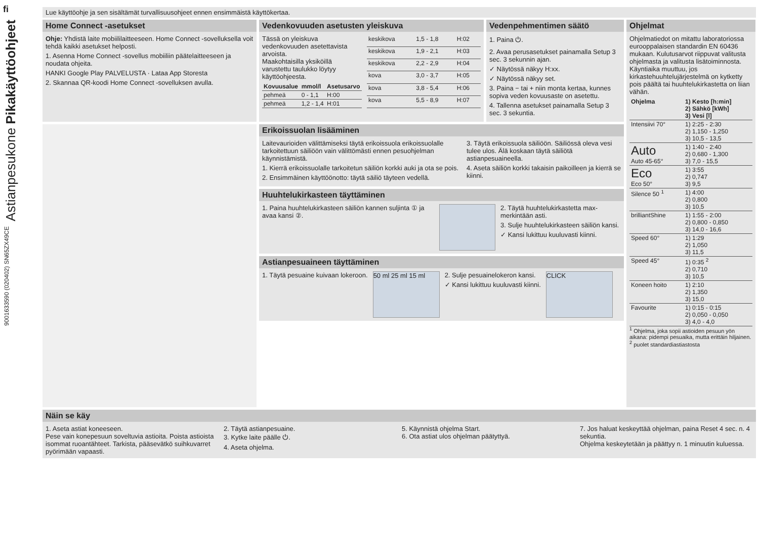fi
Astianpesukone Pikakäyttöohjeet
9001633590 (020402) SN65ZX49CE
Lue käyttöohje ja sen sisältämät turvallisuusohjeet ennen ensimmäistä käyttökertaa.
Home Connect -asetukset
Ohje: Yhdistä laite mobiililaitteeseen. Home Connect -sovelluksella voit tehdä kaikki asetukset helposti.
1. Asenna Home Connect -sovellus mobiiliin päätelaitteeseen ja noudata ohjeita.
HANKI Google Play PALVELUSTA · Lataa App Storesta
2. Skannaa QR-koodi Home Connect -sovelluksen avulla.
Vedenkovuuden asetusten yleiskuva
Tässä on yleiskuva vedenkovuuden asetettavista arvoista.
Maakohtaisilla yksiköillä varustettu taulukko löytyy käyttöohjeesta.
| Kovuusalue | mmol/l | Asetusarvo |
| --- | --- | --- |
| pehmeä | 0 - 1,1 | H:00 |
| pehmeä | 1,2 - 1,4 | H:01 |
| keskikova | 1,5 - 1,8 | H:02 |
| keskikova | 1,9 - 2,1 | H:03 |
| keskikova | 2,2 - 2,9 | H:04 |
| kova | 3,0 - 3,7 | H:05 |
| kova | 3,8 - 5,4 | H:06 |
| kova | 5,5 - 8,9 | H:07 |
Vedenpehmentimen säätö
1. Paina ⏻.
2. Avaa perusasetukset painamalla Setup 3 sec. 3 sekunnin ajan.
✓ Näytössä näkyy H:xx.
✓ Näytössä näkyy set.
3. Paina − tai + niin monta kertaa, kunnes sopiva veden kovuusaste on asetettu.
4. Tallenna asetukset painamalla Setup 3 sec. 3 sekuntia.
Ohjelmat
Ohjelmatiedot on mitattu laboratoriossa eurooppalaisen standardin EN 60436 mukaan. Kulutusarvot riippuvat valitusta ohjelmasta ja valitusta lisätoiminnosta. Käyntiaika muuttuu, jos kirkastehuuhtelujärjestelmä on kytketty pois päältä tai huuhtelukirkastetta on liian vähän.
| Ohjelma | 1) Kesto [h:min] 2) Sähkö [kWh] 3) Vesi [l] |
| --- | --- |
| Intensiivi 70° | 1) 2:25 - 2:30 2) 1,150 - 1,250 3) 10,5 - 13,5 |
| Auto Auto 45-65° | 1) 1:40 - 2:40 2) 0,680 - 1,300 3) 7,0 - 15,5 |
| Eco Eco 50° | 1) 3:55 2) 0,747 3) 9,5 |
| Silence 50 <sup>1</sup> | 1) 4:00 2) 0,800 3) 10,5 |
| brilliantShine | 1) 1:55 - 2:00 2) 0,800 - 0,850 3) 14,0 - 16,6 |
| Speed 60° | 1) 1:29 2) 1,050 3) 11,5 |
| Speed 45° | 1) 0:35 <sup>2</sup> 2) 0,710 3) 10,5 |
| Koneen hoito | 1) 2:10 2) 1,350 3) 15,0 |
| Favourite | 1) 0:15 - 0:15 2) 0,050 - 0,050 3) 4,0 - 4,0 |
<sup>1</sup> Ohjelma, joka sopii astioiden pesuun yön aikana: pidempi pesuaika, mutta erittäin hiljainen.
<sup>2</sup> puolet standardiastiastosta
Erikoissuolan lisääminen
Laitevaurioiden välittämiseksi täytä erikoissuola erikoissuolalle tarkoitettuun säiliöön vain välittömästi ennen pesuohjelman käynnistämistä.
1. Kierrä erikoissuolalle tarkoitetun säiliön korkki auki ja ota se pois.
2. Ensimmäinen käyttöönotto: täytä säiliö täyteen vedellä.
3. Täytä erikoissuola säiliöön. Säiliössä oleva vesi tulee ulos. Älä koskaan täytä säiliötä astianpesuaineella.
4. Aseta säiliön korkki takaisin paikoilleen ja kierrä se kiinni.
Huuhtelukirkasteen täyttäminen
1. Paina huuhtelukirkasteen säiliön kannen suljinta ① ja avaa kansi ②.
2. Täytä huuhtelukirkastetta max-merkintään asti.
3. Sulje huuhtelukirkasteen säiliön kansi.
✓ Kansi lukittuu kuuluvasti kiinni.
Astianpesuaineen täyttäminen
1. Täytä pesuaine kuivaan lokeroon.
50 ml 25 ml 15 ml
2. Sulje pesuainelokeron kansi.
✓ Kansi lukittuu kuuluvasti kiinni.
CLICK
Näin se käy
1. Aseta astiat koneeseen.
Pese vain konepesuun soveltuvia astioita. Poista astioista isommat ruoantähteet. Tarkista, pääsevätkö suihkuvarret pyörimään vapaasti.
2. Täytä astianpesuaine.
3. Kytke laite päälle ⏻.
4. Aseta ohjelma.
5. Käynnistä ohjelma Start.
6. Ota astiat ulos ohjelman päätyttyä.
7. Jos haluat keskeyttää ohjelman, paina Reset 4 sec. n. 4 sekuntia.
Ohjelma keskeytetään ja päättyy n. 1 minuutin kuluessa.